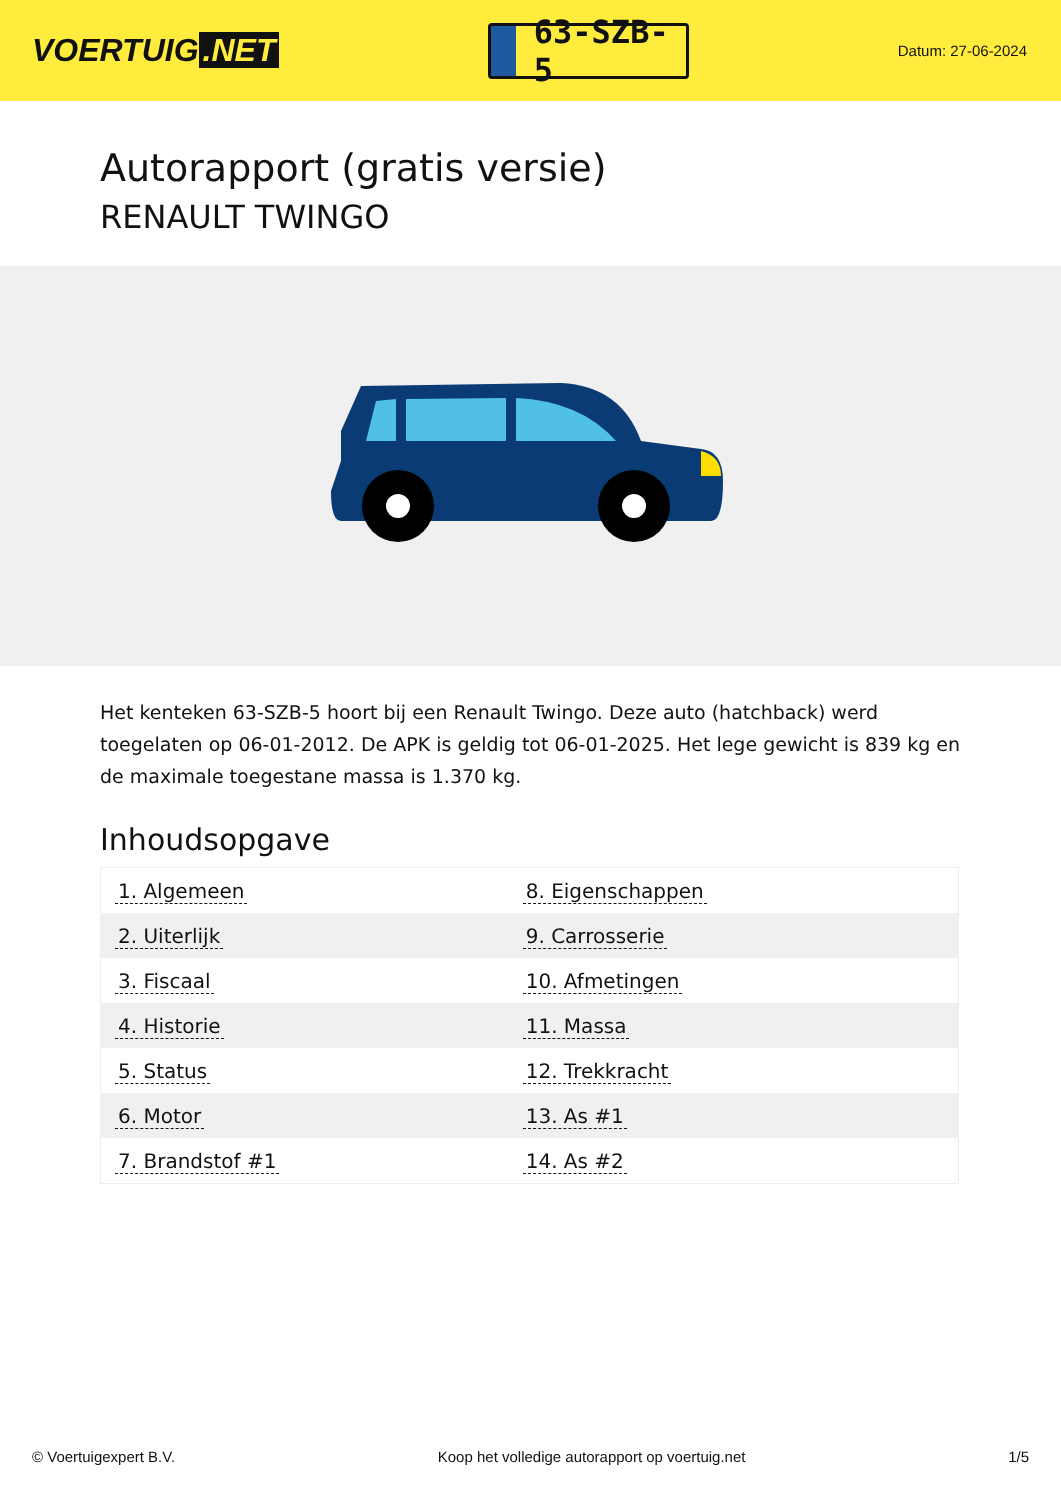VOERTUIG.NET
63-SZB-5
Datum: 27-06-2024
Autorapport (gratis versie)
RENAULT TWINGO
Het kenteken 63-SZB-5 hoort bij een Renault Twingo. Deze auto (hatchback) werd toegelaten op 06-01-2012. De APK is geldig tot 06-01-2025. Het lege gewicht is 839 kg en de maximale toegestane massa is 1.370 kg.
Inhoudsopgave
| 1. Algemeen | 8. Eigenschappen |
| 2. Uiterlijk | 9. Carrosserie |
| 3. Fiscaal | 10. Afmetingen |
| 4. Historie | 11. Massa |
| 5. Status | 12. Trekkracht |
| 6. Motor | 13. As #1 |
| 7. Brandstof #1 | 14. As #2 |
© Voertuigexpert B.V. Koop het volledige autorapport op voertuig.net 1/5